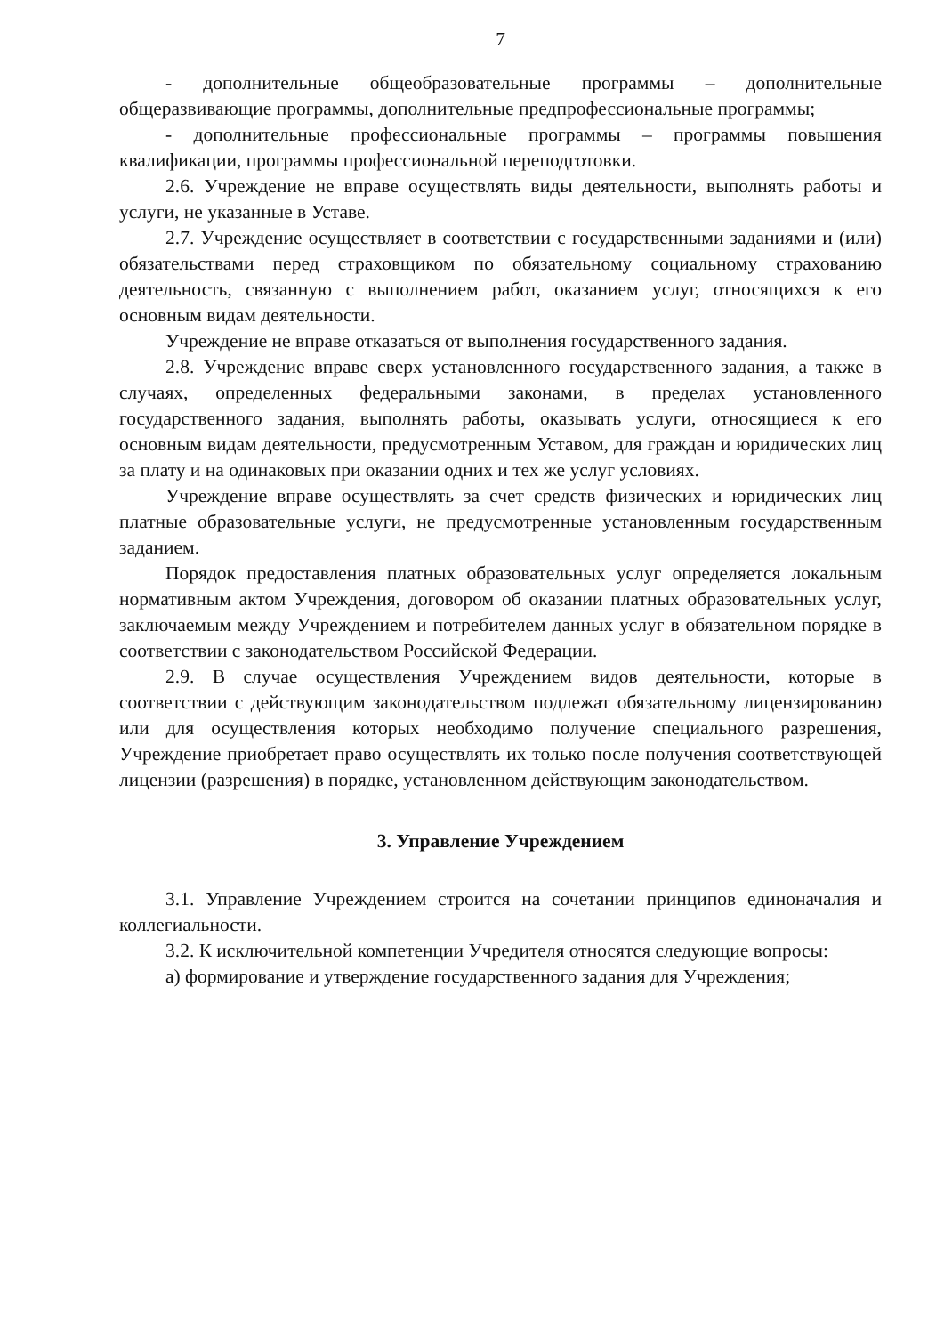7
- дополнительные общеобразовательные программы – дополнительные общеразвивающие программы, дополнительные предпрофессиональные программы;
- дополнительные профессиональные программы – программы повышения квалификации, программы профессиональной переподготовки.
2.6. Учреждение не вправе осуществлять виды деятельности, выполнять работы и услуги, не указанные в Уставе.
2.7. Учреждение осуществляет в соответствии с государственными заданиями и (или) обязательствами перед страховщиком по обязательному социальному страхованию деятельность, связанную с выполнением работ, оказанием услуг, относящихся к его основным видам деятельности.
Учреждение не вправе отказаться от выполнения государственного задания.
2.8. Учреждение вправе сверх установленного государственного задания, а также в случаях, определенных федеральными законами, в пределах установленного государственного задания, выполнять работы, оказывать услуги, относящиеся к его основным видам деятельности, предусмотренным Уставом, для граждан и юридических лиц за плату и на одинаковых при оказании одних и тех же услуг условиях.
Учреждение вправе осуществлять за счет средств физических и юридических лиц платные образовательные услуги, не предусмотренные установленным государственным заданием.
Порядок предоставления платных образовательных услуг определяется локальным нормативным актом Учреждения, договором об оказании платных образовательных услуг, заключаемым между Учреждением и потребителем данных услуг в обязательном порядке в соответствии с законодательством Российской Федерации.
2.9. В случае осуществления Учреждением видов деятельности, которые в соответствии с действующим законодательством подлежат обязательному лицензированию или для осуществления которых необходимо получение специального разрешения, Учреждение приобретает право осуществлять их только после получения соответствующей лицензии (разрешения) в порядке, установленном действующим законодательством.
3. Управление Учреждением
3.1. Управление Учреждением строится на сочетании принципов единоначалия и коллегиальности.
3.2. К исключительной компетенции Учредителя относятся следующие вопросы:
а) формирование и утверждение государственного задания для Учреждения;